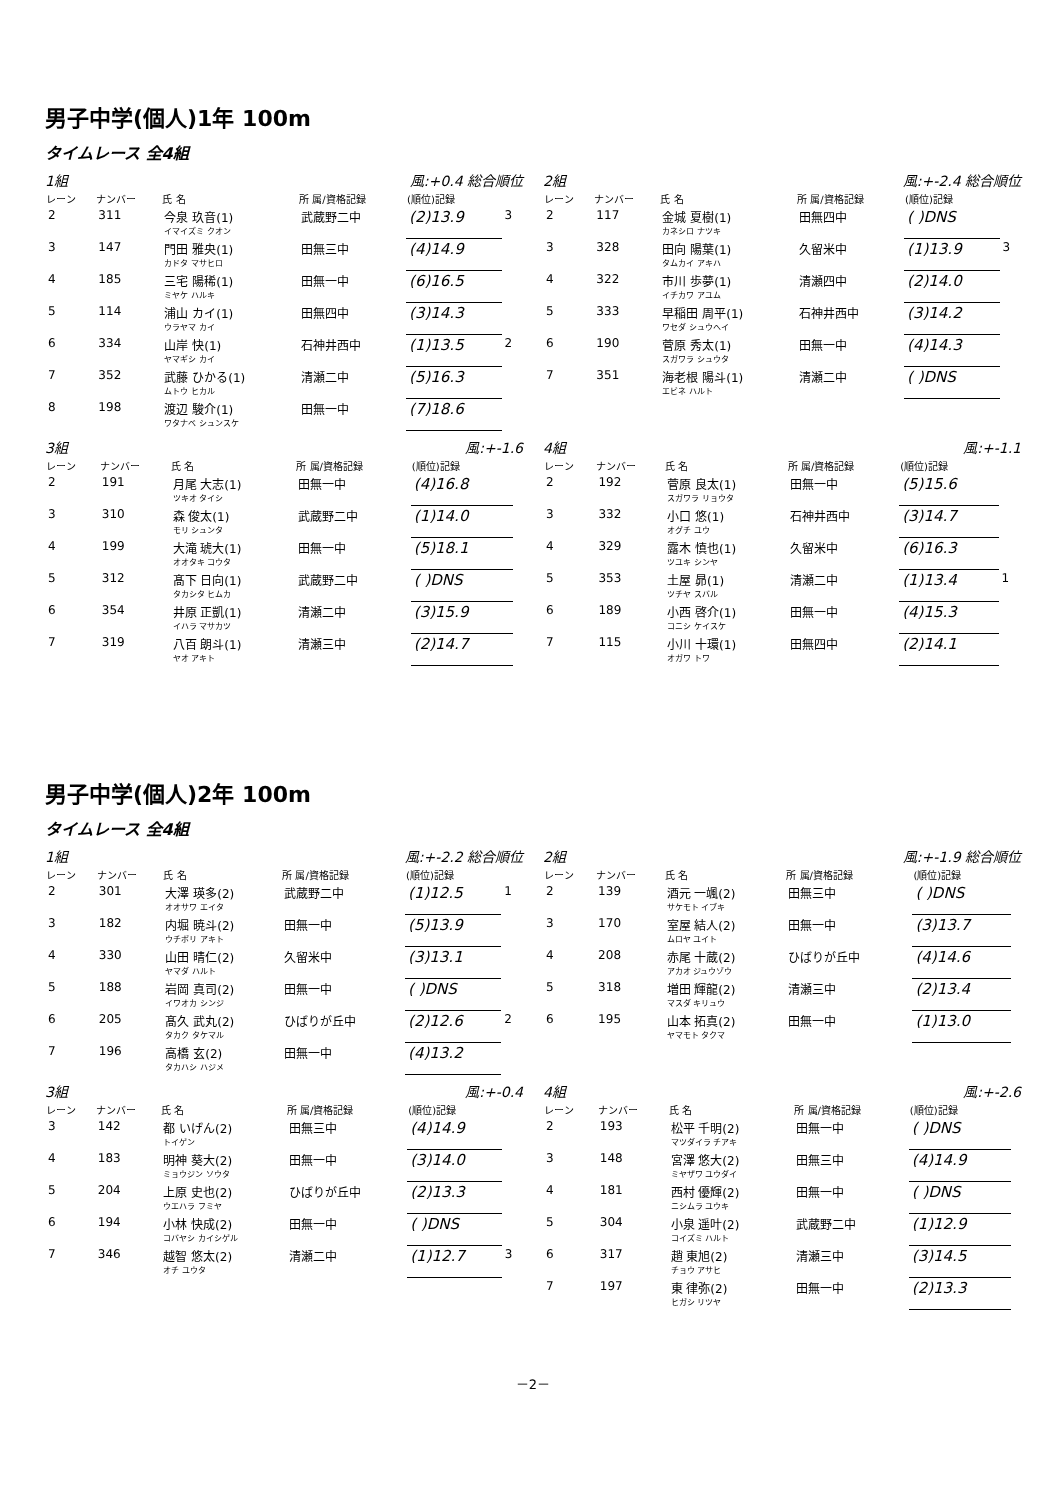男子中学(個人)1年 100m
タイムレース 全4組
1組 風:+0.4 総合順位
| レーン | ナンバー | 氏 名 | 所 属/資格記録 | (順位)記録 | |
| --- | --- | --- | --- | --- | --- |
| 2 | 311 | 今泉 玖音(1) イマイズミ クオン | 武蔵野二中 | (2)13.9 | 3 |
| 3 | 147 | 門田 雅央(1) カドタ マサヒロ | 田無三中 | (4)14.9 | |
| 4 | 185 | 三宅 陽稀(1) ミヤケ ハルキ | 田無一中 | (6)16.5 | |
| 5 | 114 | 浦山 カイ(1) ウラヤマ カイ | 田無四中 | (3)14.3 | |
| 6 | 334 | 山岸 快(1) ヤマギシ カイ | 石神井西中 | (1)13.5 | 2 |
| 7 | 352 | 武藤 ひかる(1) ムトウ ヒカル | 清瀬二中 | (5)16.3 | |
| 8 | 198 | 渡辺 駿介(1) ワタナベ シュンスケ | 田無一中 | (7)18.6 | |
2組 風:+-2.4 総合順位
| レーン | ナンバー | 氏 名 | 所 属/資格記録 | (順位)記録 | |
| --- | --- | --- | --- | --- | --- |
| 2 | 117 | 金城 夏樹(1) カネシロ ナツキ | 田無四中 | ( )DNS | |
| 3 | 328 | 田向 陽葉(1) タムカイ アキハ | 久留米中 | (1)13.9 | 3 |
| 4 | 322 | 市川 歩夢(1) イチカワ アユム | 清瀬四中 | (2)14.0 | |
| 5 | 333 | 早稲田 周平(1) ワセダ シュウヘイ | 石神井西中 | (3)14.2 | |
| 6 | 190 | 菅原 秀太(1) スガワラ シュウタ | 田無一中 | (4)14.3 | |
| 7 | 351 | 海老根 陽斗(1) エビネ ハルト | 清瀬二中 | ( )DNS | |
3組 風:+-1.6
| レーン | ナンバー | 氏 名 | 所 属/資格記録 | (順位)記録 | |
| --- | --- | --- | --- | --- | --- |
| 2 | 191 | 月尾 大志(1) ツキオ タイシ | 田無一中 | (4)16.8 | |
| 3 | 310 | 森 俊太(1) モリ シュンタ | 武蔵野二中 | (1)14.0 | |
| 4 | 199 | 大滝 琥大(1) オオタキ コウタ | 田無一中 | (5)18.1 | |
| 5 | 312 | 髙下 日向(1) タカシタ ヒムカ | 武蔵野二中 | ( )DNS | |
| 6 | 354 | 井原 正凱(1) イハラ マサカツ | 清瀬二中 | (3)15.9 | |
| 7 | 319 | 八百 朗斗(1) ヤオ アキト | 清瀬三中 | (2)14.7 | |
4組 風:+-1.1
| レーン | ナンバー | 氏 名 | 所 属/資格記録 | (順位)記録 | |
| --- | --- | --- | --- | --- | --- |
| 2 | 192 | 菅原 良太(1) スガワラ リョウタ | 田無一中 | (5)15.6 | |
| 3 | 332 | 小口 悠(1) オグチ ユウ | 石神井西中 | (3)14.7 | |
| 4 | 329 | 露木 慎也(1) ツユキ シンヤ | 久留米中 | (6)16.3 | |
| 5 | 353 | 土屋 昴(1) ツチヤ スバル | 清瀬二中 | (1)13.4 | 1 |
| 6 | 189 | 小西 啓介(1) コニシ ケイスケ | 田無一中 | (4)15.3 | |
| 7 | 115 | 小川 十環(1) オガワ トワ | 田無四中 | (2)14.1 | |
男子中学(個人)2年 100m
タイムレース 全4組
1組 風:+-2.2 総合順位
| レーン | ナンバー | 氏 名 | 所 属/資格記録 | (順位)記録 | |
| --- | --- | --- | --- | --- | --- |
| 2 | 301 | 大澤 瑛多(2) オオサワ エイタ | 武蔵野二中 | (1)12.5 | 1 |
| 3 | 182 | 内堀 暁斗(2) ウチボリ アキト | 田無一中 | (5)13.9 | |
| 4 | 330 | 山田 晴仁(2) ヤマダ ハルト | 久留米中 | (3)13.1 | |
| 5 | 188 | 岩岡 真司(2) イワオカ シンジ | 田無一中 | ( )DNS | |
| 6 | 205 | 髙久 武丸(2) タカク タケマル | ひばりが丘中 | (2)12.6 | 2 |
| 7 | 196 | 高橋 玄(2) タカハシ ハジメ | 田無一中 | (4)13.2 | |
2組 風:+-1.9 総合順位
| レーン | ナンバー | 氏 名 | 所 属/資格記録 | (順位)記録 | |
| --- | --- | --- | --- | --- | --- |
| 2 | 139 | 酒元 一颯(2) サケモト イブキ | 田無三中 | ( )DNS | |
| 3 | 170 | 室屋 結人(2) ムロヤ ユイト | 田無一中 | (3)13.7 | |
| 4 | 208 | 赤尾 十蔵(2) アカオ ジュウゾウ | ひばりが丘中 | (4)14.6 | |
| 5 | 318 | 増田 輝龍(2) マスダ キリュウ | 清瀬三中 | (2)13.4 | |
| 6 | 195 | 山本 拓真(2) ヤマモト タクマ | 田無一中 | (1)13.0 | |
3組 風:+-0.4
| レーン | ナンバー | 氏 名 | 所 属/資格記録 | (順位)記録 | |
| --- | --- | --- | --- | --- | --- |
| 3 | 142 | 都 いげん(2) トイゲン | 田無三中 | (4)14.9 | |
| 4 | 183 | 明神 葵大(2) ミョウジン ソウタ | 田無一中 | (3)14.0 | |
| 5 | 204 | 上原 史也(2) ウエハラ フミヤ | ひばりが丘中 | (2)13.3 | |
| 6 | 194 | 小林 快成(2) コバヤシ カイシゲル | 田無一中 | ( )DNS | |
| 7 | 346 | 越智 悠太(2) オチ ユウタ | 清瀬二中 | (1)12.7 | 3 |
4組 風:+-2.6
| レーン | ナンバー | 氏 名 | 所 属/資格記録 | (順位)記録 | |
| --- | --- | --- | --- | --- | --- |
| 2 | 193 | 松平 千明(2) マツダイラ チアキ | 田無一中 | ( )DNS | |
| 3 | 148 | 宮澤 悠大(2) ミヤザワ ユウダイ | 田無三中 | (4)14.9 | |
| 4 | 181 | 西村 優輝(2) ニシムラ ユウキ | 田無一中 | ( )DNS | |
| 5 | 304 | 小泉 遥叶(2) コイズミ ハルト | 武蔵野二中 | (1)12.9 | |
| 6 | 317 | 趙 東旭(2) チョウ アサヒ | 清瀬三中 | (3)14.5 | |
| 7 | 197 | 東 律弥(2) ヒガシ リツヤ | 田無一中 | (2)13.3 | |
－2－